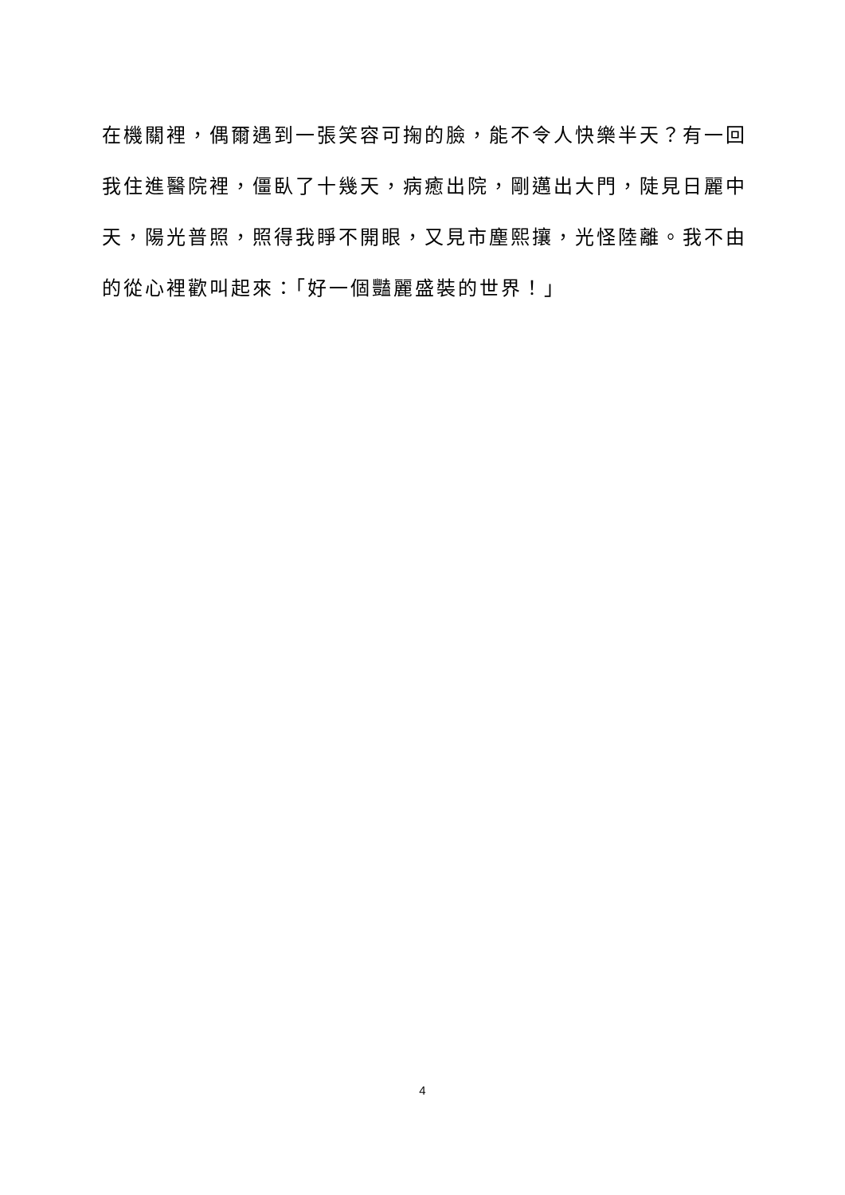在機關裡，偶爾遇到一張笑容可掬的臉，能不令人快樂半天？有一回
我住進醫院裡，僵臥了十幾天，病癒出院，剛邁出大門，陡見日麗中
天，陽光普照，照得我睜不開眼，又見市塵熙攘，光怪陸離。我不由
的從心裡歡叫起來：「好一個豔麗盛裝的世界！」
4